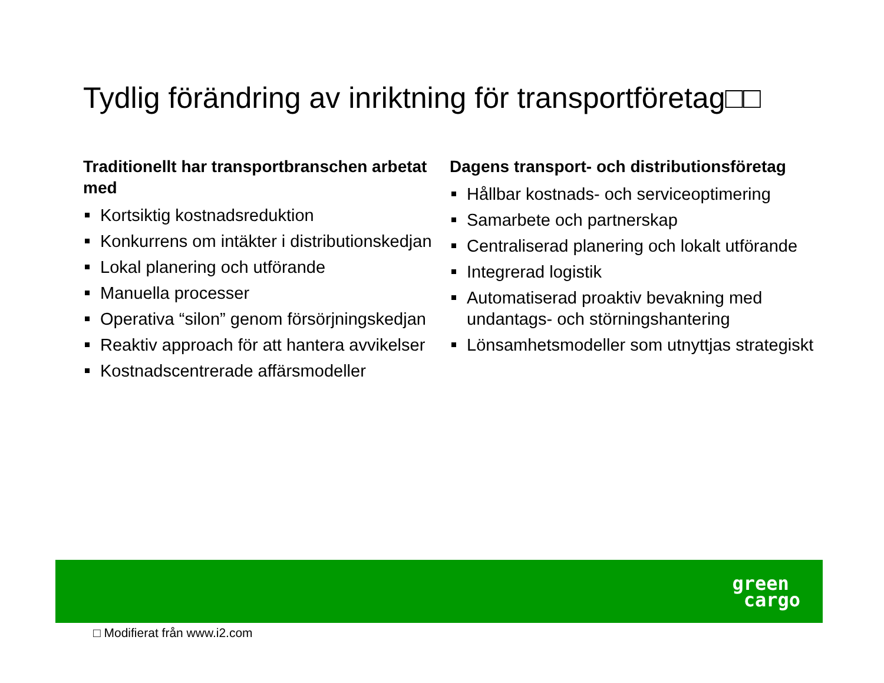Tydlig förändring av inriktning för transportföretag□□
Traditionellt har transportbranschen arbetat med
Kortsiktig kostnadsreduktion
Konkurrens om intäkter i distributionskedjan
Lokal planering och utförande
Manuella processer
Operativa “silon” genom försörjningskedjan
Reaktiv approach för att hantera avvikelser
Kostnadscentrerade affärsmodeller
Dagens transport- och distributionsföretag
Hållbar kostnads- och serviceoptimering
Samarbete och partnerskap
Centraliserad planering och lokalt utförande
Integrerad logistik
Automatiserad proaktiv bevakning med undantags- och störningshantering
Lönsamhetsmodeller som utnyttjas strategiskt
green
cargo
□ Modifierat från www.i2.com